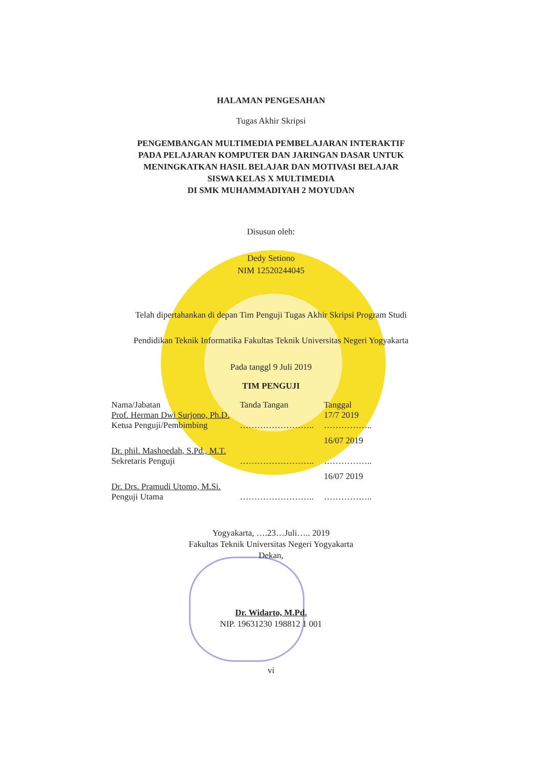HALAMAN PENGESAHAN
Tugas Akhir Skripsi
PENGEMBANGAN MULTIMEDIA PEMBELAJARAN INTERAKTIF
PADA PELAJARAN KOMPUTER DAN JARINGAN DASAR UNTUK
MENINGKATKAN HASIL BELAJAR DAN MOTIVASI BELAJAR
SISWA KELAS X MULTIMEDIA
DI SMK MUHAMMADIYAH 2 MOYUDAN
Disusun oleh:
Dedy Setiono
NIM 12520244045
Telah dipertahankan di depan Tim Penguji Tugas Akhir Skripsi Program Studi
Pendidikan Teknik Informatika Fakultas Teknik Universitas Negeri Yogyakarta
Pada tanggl 9 Juli 2019
TIM PENGUJI
| Nama/Jabatan | Tanda Tangan | Tanggal |
| Prof. Herman Dwi Surjono, Ph.D. Ketua Penguji/Pembimbing | …………………….. | 17/7 2019 …………….. |
| Dr. phil. Mashoedah, S.Pd., M.T. Sekretaris Penguji | …………………….. | 16/07 2019 …………….. |
| Dr. Drs. Pramudi Utomo, M.Si. Penguji Utama | …………………….. | 16/07 2019 …………….. |
Yogyakarta, ….23…Juli….. 2019
Fakultas Teknik Universitas Negeri Yogyakarta
Dekan,
Dr. Widarto, M.Pd.
NIP. 19631230 198812 1 001
vi